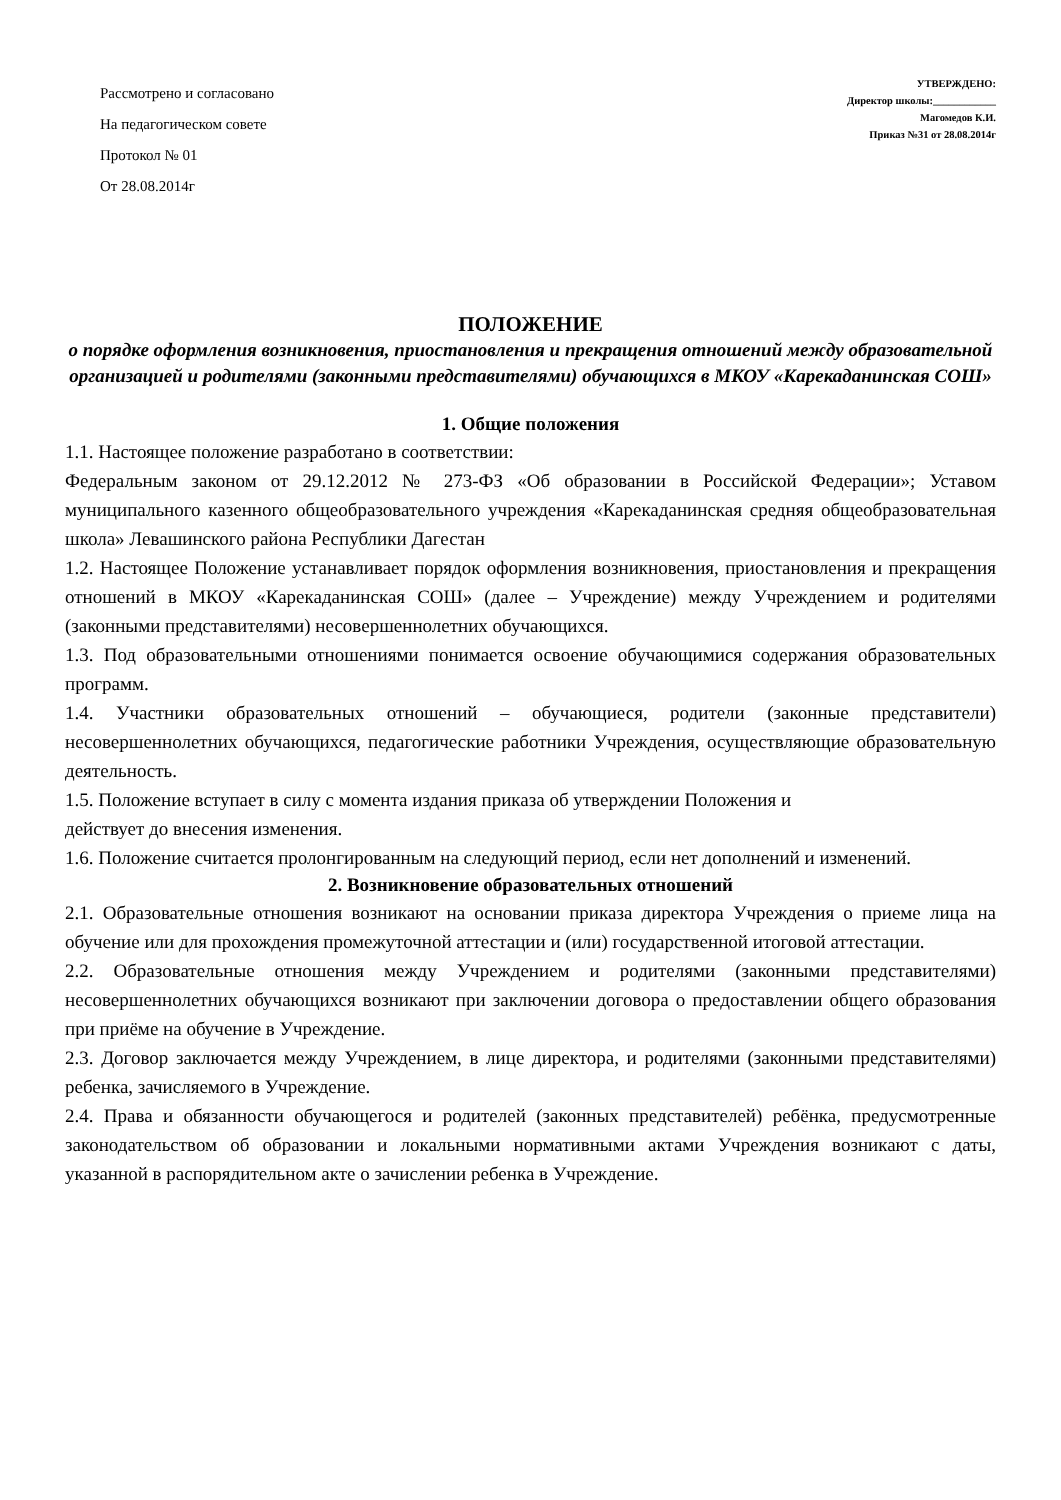Рассмотрено и согласовано
На педагогическом совете
Протокол № 01
От 28.08.2014г
УТВЕРЖДЕНО:
Директор школы:____________
Магомедов К.И.
Приказ №31 от 28.08.2014г
ПОЛОЖЕНИЕ
о порядке оформления возникновения, приостановления и прекращения отношений между образовательной организацией и родителями (законными представителями) обучающихся в МКОУ «Карекаданинская СОШ»
1. Общие положения
1.1. Настоящее положение разработано в соответствии:
Федеральным законом от 29.12.2012 № 273-ФЗ «Об образовании в Российской Федерации»; Уставом муниципального казенного общеобразовательного учреждения «Карекаданинская средняя общеобразовательная школа» Левашинского района Республики Дагестан
1.2. Настоящее Положение устанавливает порядок оформления возникновения, приостановления и прекращения отношений в МКОУ «Карекаданинская СОШ» (далее – Учреждение) между Учреждением и родителями (законными представителями) несовершеннолетних обучающихся.
1.3. Под образовательными отношениями понимается освоение обучающимися содержания образовательных программ.
1.4. Участники образовательных отношений – обучающиеся, родители (законные представители) несовершеннолетних обучающихся, педагогические работники Учреждения, осуществляющие образовательную деятельность.
1.5. Положение вступает в силу с момента издания приказа об утверждении Положения и
действует до внесения изменения.
1.6. Положение считается пролонгированным на следующий период, если нет дополнений и изменений.
2. Возникновение образовательных отношений
2.1. Образовательные отношения возникают на основании приказа директора Учреждения о приеме лица на обучение или для прохождения промежуточной аттестации и (или) государственной итоговой аттестации.
2.2. Образовательные отношения между Учреждением и родителями (законными представителями) несовершеннолетних обучающихся возникают при заключении договора о предоставлении общего образования при приёме на обучение в Учреждение.
2.3. Договор заключается между Учреждением, в лице директора, и родителями (законными представителями) ребенка, зачисляемого в Учреждение.
2.4. Права и обязанности обучающегося и родителей (законных представителей) ребёнка, предусмотренные законодательством об образовании и локальными нормативными актами Учреждения возникают с даты, указанной в распорядительном акте о зачислении ребенка в Учреждение.